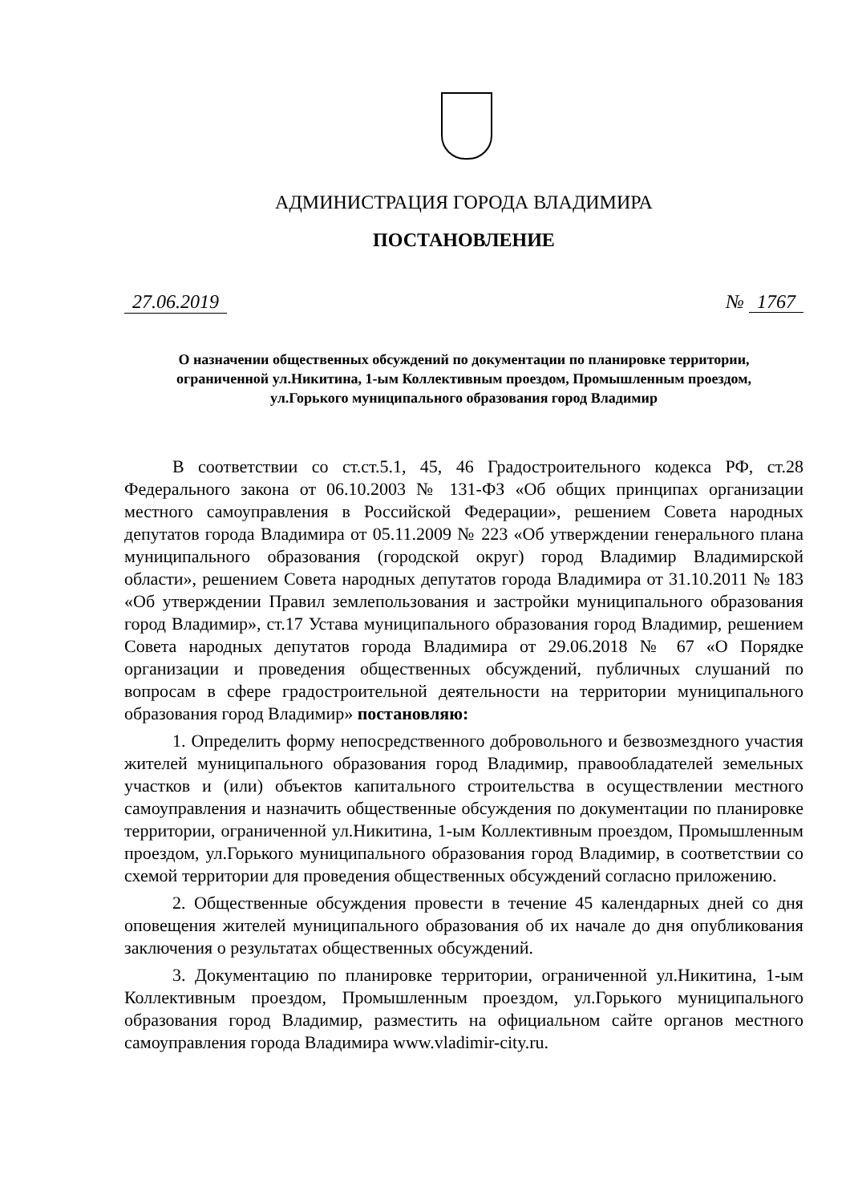АДМИНИСТРАЦИЯ ГОРОДА ВЛАДИМИРА
ПОСТАНОВЛЕНИЕ
27.06.2019 № 1767
О назначении общественных обсуждений по документации по планировке территории, ограниченной ул.Никитина, 1-ым Коллективным проездом, Промышленным проездом, ул.Горького муниципального образования город Владимир
В соответствии со ст.ст.5.1, 45, 46 Градостроительного кодекса РФ, ст.28 Федерального закона от 06.10.2003 № 131-ФЗ «Об общих принципах организации местного самоуправления в Российской Федерации», решением Совета народных депутатов города Владимира от 05.11.2009 № 223 «Об утверждении генерального плана муниципального образования (городской округ) город Владимир Владимирской области», решением Совета народных депутатов города Владимира от 31.10.2011 № 183 «Об утверждении Правил землепользования и застройки муниципального образования город Владимир», ст.17 Устава муниципального образования город Владимир, решением Совета народных депутатов города Владимира от 29.06.2018 № 67 «О Порядке организации и проведения общественных обсуждений, публичных слушаний по вопросам в сфере градостроительной деятельности на территории муниципального образования город Владимир» постановляю:
1. Определить форму непосредственного добровольного и безвозмездного участия жителей муниципального образования город Владимир, правообладателей земельных участков и (или) объектов капитального строительства в осуществлении местного самоуправления и назначить общественные обсуждения по документации по планировке территории, ограниченной ул.Никитина, 1-ым Коллективным проездом, Промышленным проездом, ул.Горького муниципального образования город Владимир, в соответствии со схемой территории для проведения общественных обсуждений согласно приложению.
2. Общественные обсуждения провести в течение 45 календарных дней со дня оповещения жителей муниципального образования об их начале до дня опубликования заключения о результатах общественных обсуждений.
3. Документацию по планировке территории, ограниченной ул.Никитина, 1-ым Коллективным проездом, Промышленным проездом, ул.Горького муниципального образования город Владимир, разместить на официальном сайте органов местного самоуправления города Владимира www.vladimir-city.ru.